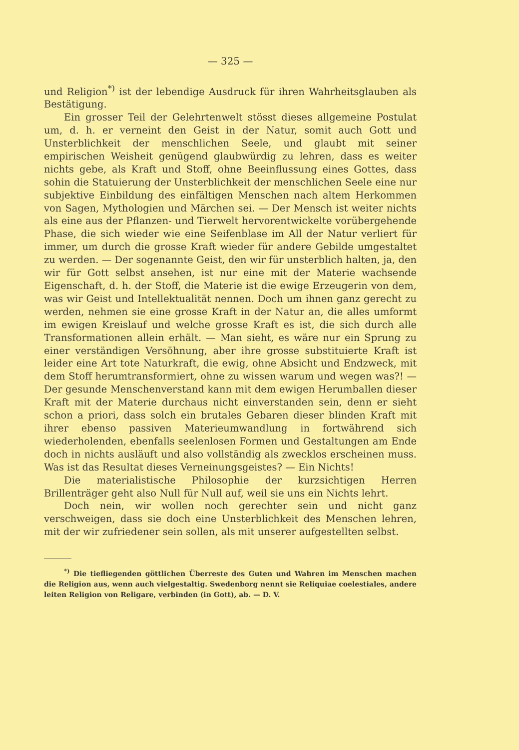— 325 —
und Religion<sup>*)</sup> ist der lebendige Ausdruck für ihren Wahrheitsglauben als Bestätigung.
Ein grosser Teil der Gelehrtenwelt stösst dieses allgemeine Postulat um, d. h. er verneint den Geist in der Natur, somit auch Gott und Unsterblichkeit der menschlichen Seele, und glaubt mit seiner empirischen Weisheit genügend glaubwürdig zu lehren, dass es weiter nichts gebe, als Kraft und Stoff, ohne Beeinflussung eines Gottes, dass sohin die Statuierung der Unsterblichkeit der menschlichen Seele eine nur subjektive Einbildung des einfältigen Menschen nach altem Herkommen von Sagen, Mythologien und Märchen sei. — Der Mensch ist weiter nichts als eine aus der Pflanzen- und Tierwelt hervorentwickelte vorübergehende Phase, die sich wieder wie eine Seifenblase im All der Natur verliert für immer, um durch die grosse Kraft wieder für andere Gebilde umgestaltet zu werden. — Der sogenannte Geist, den wir für unsterblich halten, ja, den wir für Gott selbst ansehen, ist nur eine mit der Materie wachsende Eigenschaft, d. h. der Stoff, die Materie ist die ewige Erzeugerin von dem, was wir Geist und Intellektualität nennen. Doch um ihnen ganz gerecht zu werden, nehmen sie eine grosse Kraft in der Natur an, die alles umformt im ewigen Kreislauf und welche grosse Kraft es ist, die sich durch alle Transformationen allein erhält. — Man sieht, es wäre nur ein Sprung zu einer verständigen Versöhnung, aber ihre grosse substituierte Kraft ist leider eine Art tote Naturkraft, die ewig, ohne Absicht und Endzweck, mit dem Stoff herumtransformiert, ohne zu wissen warum und wegen was?! — Der gesunde Menschenverstand kann mit dem ewigen Herumballen dieser Kraft mit der Materie durchaus nicht einverstanden sein, denn er sieht schon a priori, dass solch ein brutales Gebaren dieser blinden Kraft mit ihrer ebenso passiven Materieumwandlung in fortwährend sich wiederholenden, ebenfalls seelenlosen Formen und Gestaltungen am Ende doch in nichts ausläuft und also vollständig als zwecklos erscheinen muss. Was ist das Resultat dieses Verneinungsgeistes? — Ein Nichts!
Die materialistische Philosophie der kurzsichtigen Herren Brillenträger geht also Null für Null auf, weil sie uns ein Nichts lehrt.
Doch nein, wir wollen noch gerechter sein und nicht ganz verschweigen, dass sie doch eine Unsterblichkeit des Menschen lehren, mit der wir zufriedener sein sollen, als mit unserer aufgestellten selbst.
<sup>*)</sup> Die tiefliegenden göttlichen Überreste des Guten und Wahren im Menschen machen die Religion aus, wenn auch vielgestaltig. Swedenborg nennt sie Reliquiae coelestiales, andere leiten Religion von Religare, verbinden (in Gott), ab. — D. V.